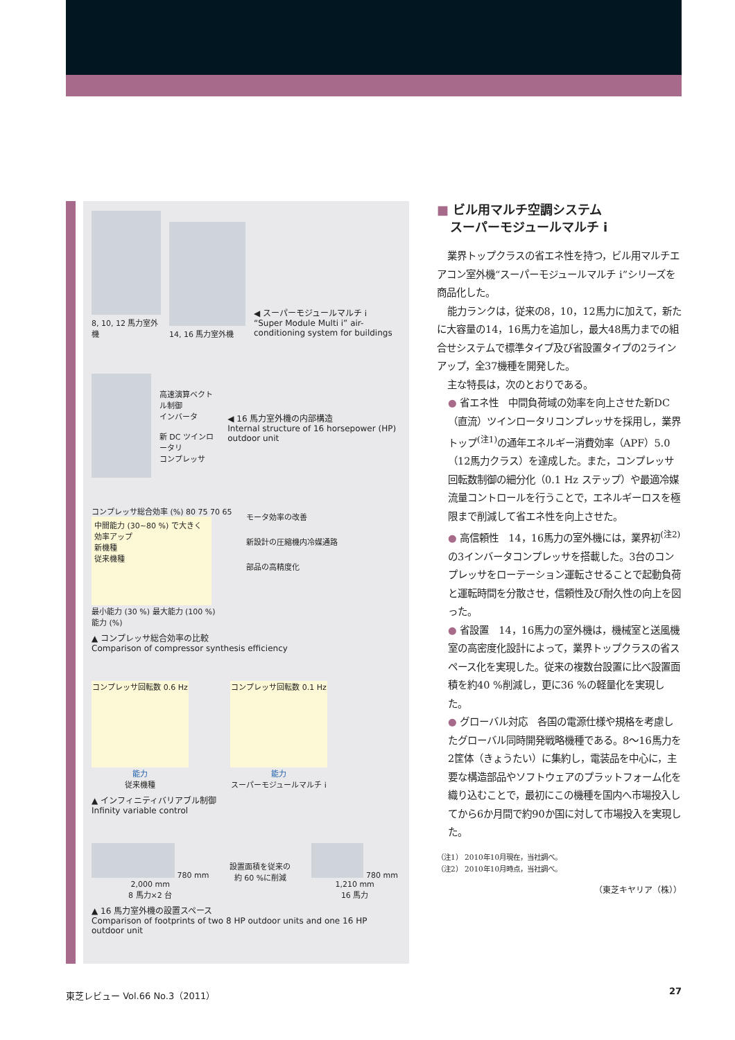8, 10, 12 馬力室外機
14, 16 馬力室外機
◀ スーパーモジュールマルチ i
“Super Module Multi i” air-conditioning system for buildings
高速演算ベクトル制御
インバータ
新 DC ツインロータリ
コンプレッサ
◀ 16 馬力室外機の内部構造
Internal structure of 16 horsepower (HP) outdoor unit
コンプレッサ総合効率 (%) 80 75 70 65
中間能力 (30~80 %) で大きく効率アップ
新機種
従来機種
最小能力 (30 %) 最大能力 (100 %)
能力 (%)
モータ効率の改善
新設計の圧縮機内冷媒通路
部品の高精度化
▲ コンプレッサ総合効率の比較
Comparison of compressor synthesis efficiency
コンプレッサ回転数 0.6 Hz
能力
従来機種
コンプレッサ回転数 0.1 Hz
能力
スーパーモジュールマルチ i
▲ インフィニティバリアブル制御
Infinity variable control
780 mm
2,000 mm
8 馬力×2 台
設置面積を従来の
約 60 %に削減
780 mm
1,210 mm
16 馬力
▲ 16 馬力室外機の設置スペース
Comparison of footprints of two 8 HP outdoor units and one 16 HP outdoor unit
■ ビル用マルチ空調システム
スーパーモジュールマルチ i
業界トップクラスの省エネ性を持つ，ビル用マルチエアコン室外機“スーパーモジュールマルチ i”シリーズを商品化した。
能力ランクは，従来の8，10，12馬力に加えて，新たに大容量の14，16馬力を追加し，最大48馬力までの組合せシステムで標準タイプ及び省設置タイプの2ラインアップ，全37機種を開発した。
主な特長は，次のとおりである。
● 省エネ性　中間負荷域の効率を向上させた新DC（直流）ツインロータリコンプレッサを採用し，業界トップ<sup>(注1)</sup>の通年エネルギー消費効率（APF）5.0（12馬力クラス）を達成した。また，コンプレッサ回転数制御の細分化（0.1 Hz ステップ）や最適冷媒流量コントロールを行うことで，エネルギーロスを極限まで削減して省エネ性を向上させた。
● 高信頼性　14，16馬力の室外機には，業界初<sup>(注2)</sup>の3インバータコンプレッサを搭載した。3台のコンプレッサをローテーション運転させることで起動負荷と運転時間を分散させ，信頼性及び耐久性の向上を図った。
● 省設置　14，16馬力の室外機は，機械室と送風機室の高密度化設計によって，業界トップクラスの省スペース化を実現した。従来の複数台設置に比べ設置面積を約40 %削減し，更に36 %の軽量化を実現した。
● グローバル対応　各国の電源仕様や規格を考慮したグローバル同時開発戦略機種である。8～16馬力を2筐体（きょうたい）に集約し，電装品を中心に，主要な構造部品やソフトウェアのプラットフォーム化を織り込むことで，最初にこの機種を国内へ市場投入してから6か月間で約90か国に対して市場投入を実現した。
（注1） 2010年10月現在，当社調べ。
（注2） 2010年10月時点，当社調べ。
（東芝キヤリア（株））
東芝レビュー Vol.66 No.3（2011） 27